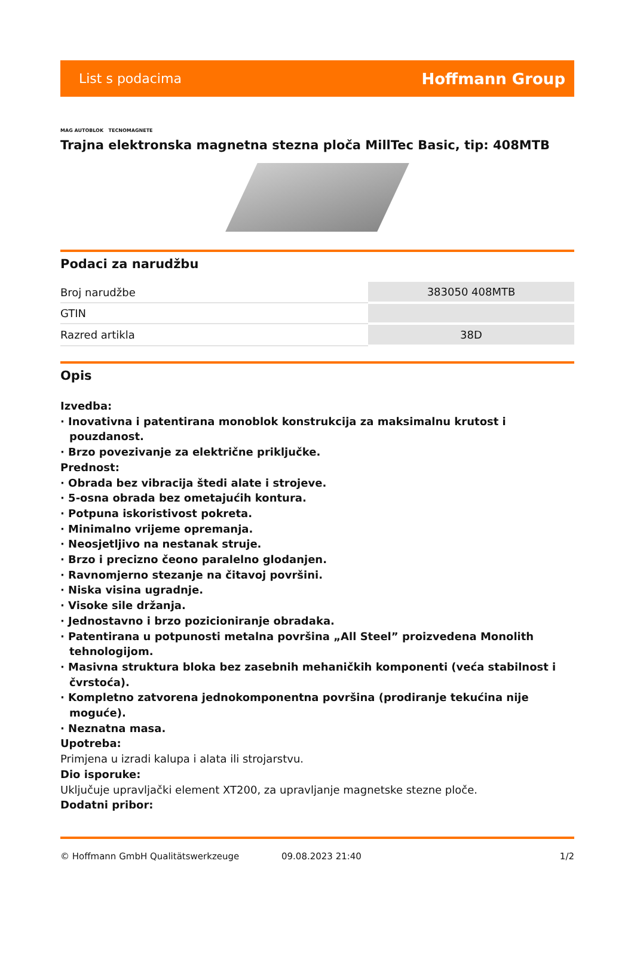List s podacima Hoffmann Group
MAG AUTOBLOK TECNOMAGNETE
Trajna elektronska magnetna stezna ploča MillTec Basic, tip: 408MTB
Podaci za narudžbu
| Broj narudžbe | 383050 408MTB |
| GTIN | |
| Razred artikla | 38D |
Opis
Izvedba:
· Inovativna i patentirana monoblok konstrukcija za maksimalnu krutost i pouzdanost.
· Brzo povezivanje za električne priključke.
Prednost:
· Obrada bez vibracija štedi alate i strojeve.
· 5-osna obrada bez ometajućih kontura.
· Potpuna iskoristivost pokreta.
· Minimalno vrijeme opremanja.
· Neosjetljivo na nestanak struje.
· Brzo i precizno čeono paralelno glodanjen.
· Ravnomjerno stezanje na čitavoj površini.
· Niska visina ugradnje.
· Visoke sile držanja.
· Jednostavno i brzo pozicioniranje obradaka.
· Patentirana u potpunosti metalna površina „All Steel” proizvedena Monolith tehnologijom.
· Masivna struktura bloka bez zasebnih mehaničkih komponenti (veća stabilnost i čvrstoća).
· Kompletno zatvorena jednokomponentna površina (prodiranje tekućina nije moguće).
· Neznatna masa.
Upotreba:
Primjena u izradi kalupa i alata ili strojarstvu.
Dio isporuke:
Uključuje upravljački element XT200, za upravljanje magnetske stezne ploče.
Dodatni pribor:
© Hoffmann GmbH Qualitätswerkzeuge 09.08.2023 21:40 1/2